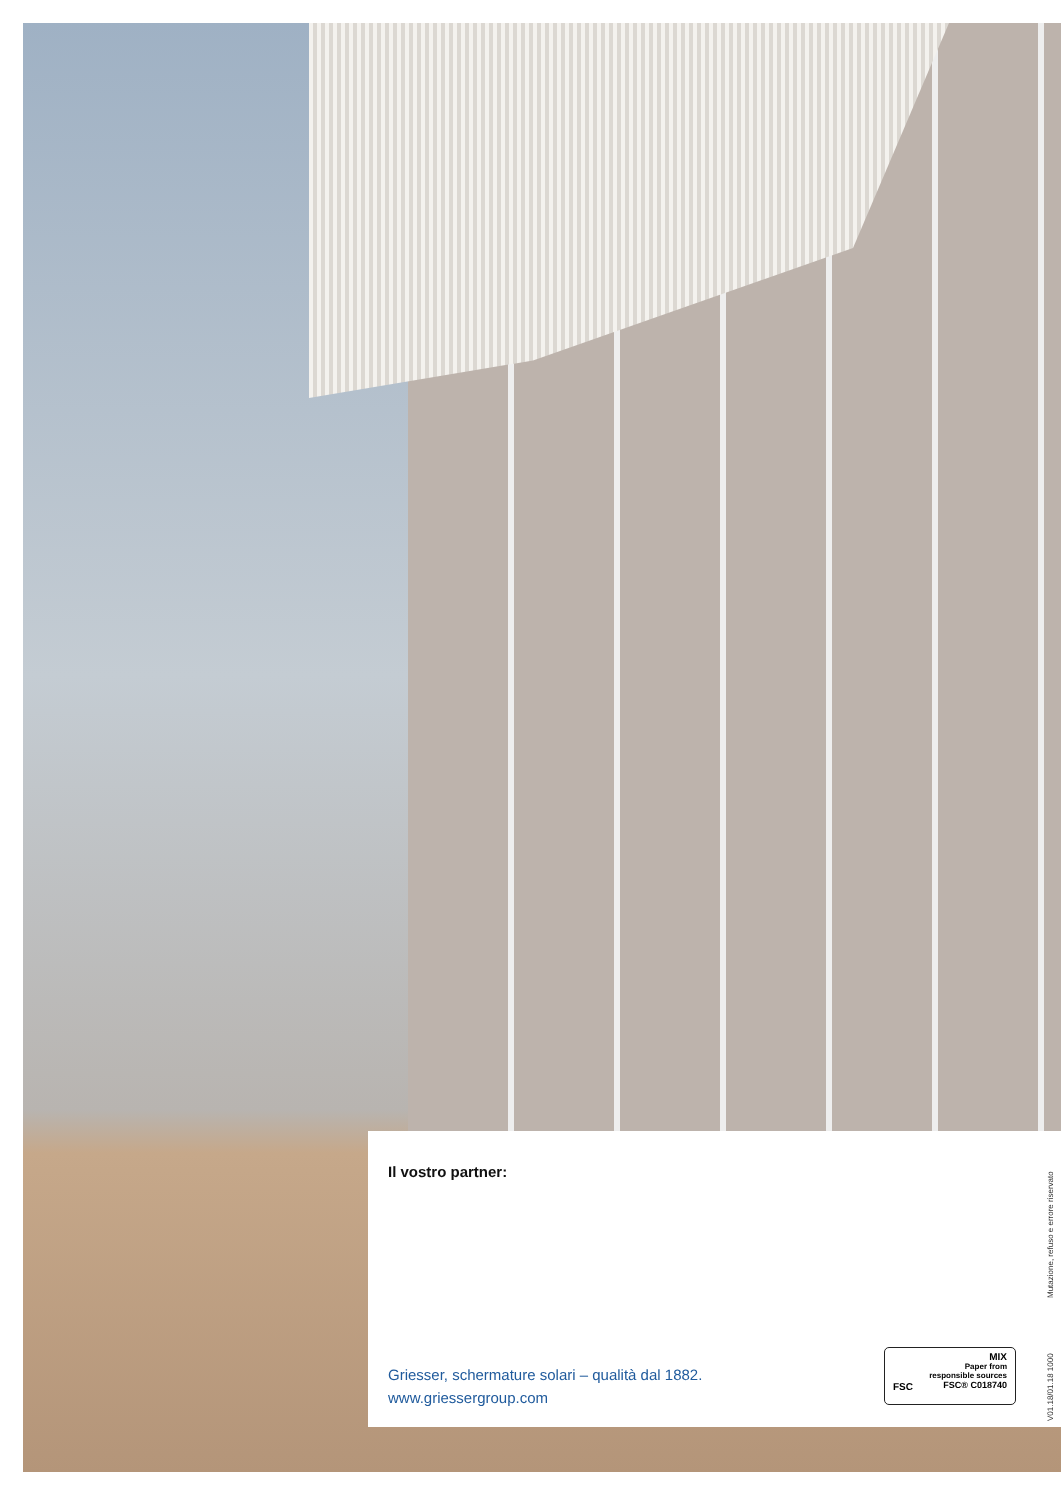Il vostro partner:
Griesser, schermature solari – qualità dal 1882.
www.griessergroup.com
FSC MIX
Paper from
responsible sources
FSC® C018740
V01.18/01.18 1000 Mutazione, refuso e errore riservato